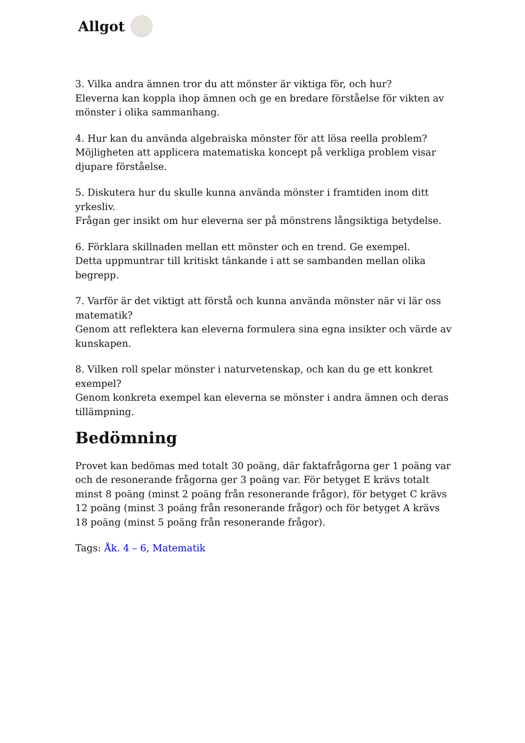Allgot
3. Vilka andra ämnen tror du att mönster är viktiga för, och hur?
Eleverna kan koppla ihop ämnen och ge en bredare förståelse för vikten av mönster i olika sammanhang.
4. Hur kan du använda algebraiska mönster för att lösa reella problem?
Möjligheten att applicera matematiska koncept på verkliga problem visar djupare förståelse.
5. Diskutera hur du skulle kunna använda mönster i framtiden inom ditt yrkesliv.
Frågan ger insikt om hur eleverna ser på mönstrens långsiktiga betydelse.
6. Förklara skillnaden mellan ett mönster och en trend. Ge exempel.
Detta uppmuntrar till kritiskt tänkande i att se sambanden mellan olika begrepp.
7. Varför är det viktigt att förstå och kunna använda mönster när vi lär oss matematik?
Genom att reflektera kan eleverna formulera sina egna insikter och värde av kunskapen.
8. Vilken roll spelar mönster i naturvetenskap, och kan du ge ett konkret exempel?
Genom konkreta exempel kan eleverna se mönster i andra ämnen och deras tillämpning.
Bedömning
Provet kan bedömas med totalt 30 poäng, där faktafrågorna ger 1 poäng var och de resonerande frågorna ger 3 poäng var. För betyget E krävs totalt minst 8 poäng (minst 2 poäng från resonerande frågor), för betyget C krävs 12 poäng (minst 3 poäng från resonerande frågor) och för betyget A krävs 18 poäng (minst 5 poäng från resonerande frågor).
Tags: Åk. 4 – 6, Matematik